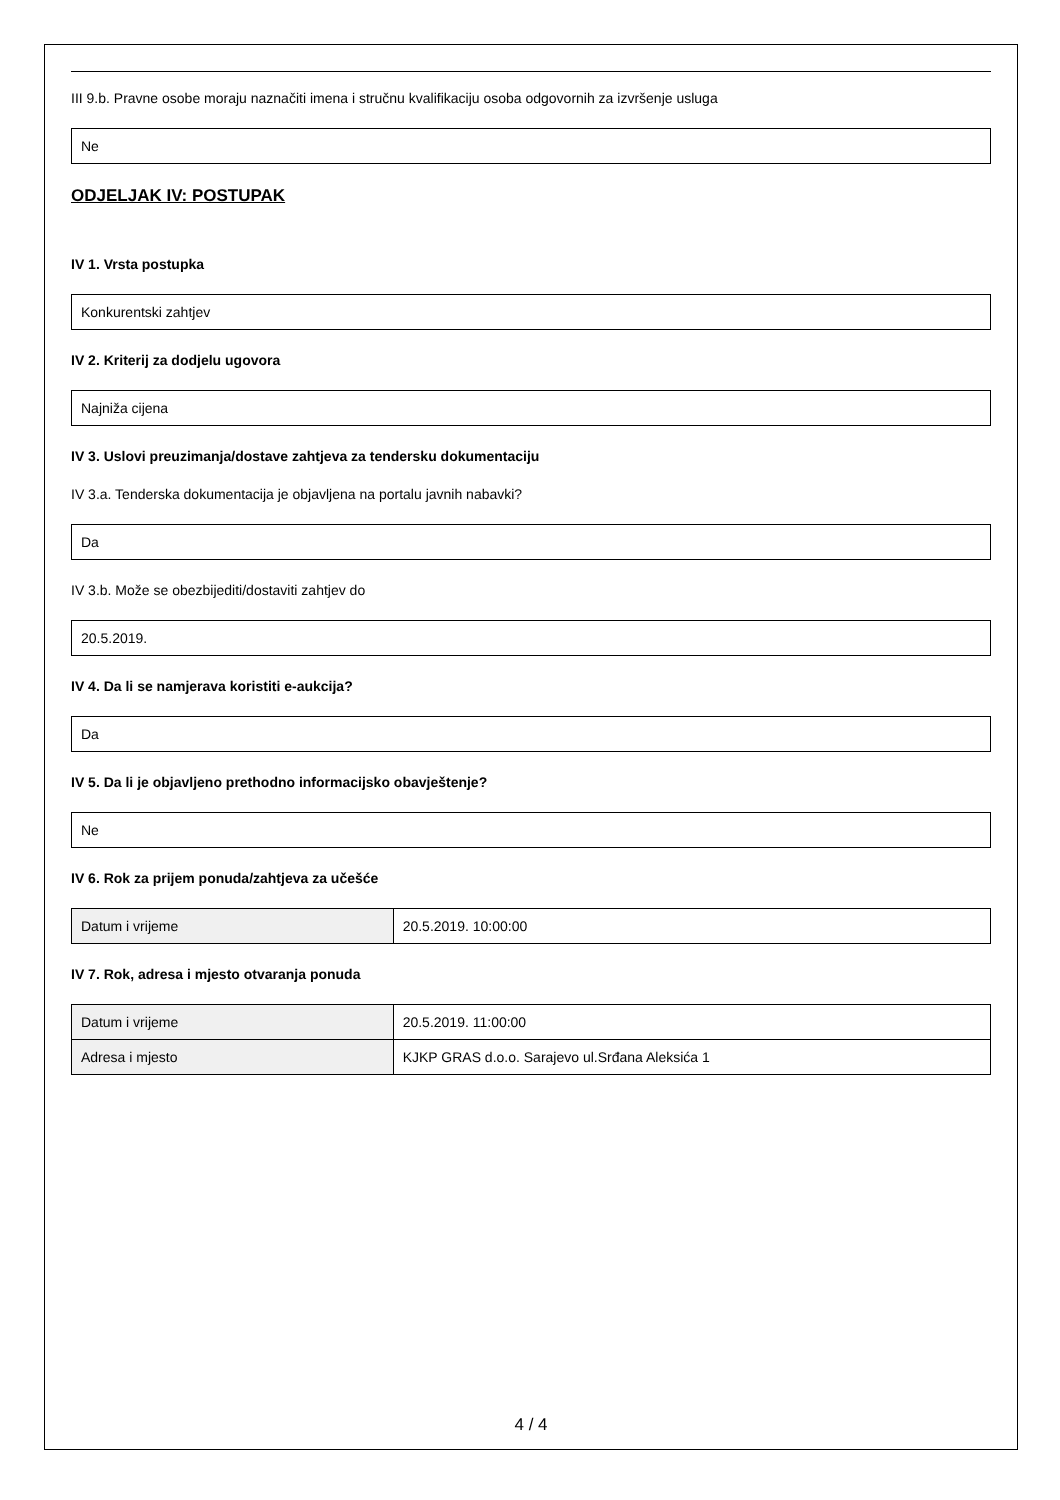III 9.b. Pravne osobe moraju naznačiti imena i stručnu kvalifikaciju osoba odgovornih za izvršenje usluga
Ne
ODJELJAK IV: POSTUPAK
IV 1. Vrsta postupka
Konkurentski zahtjev
IV 2. Kriterij za dodjelu ugovora
Najniža cijena
IV 3. Uslovi preuzimanja/dostave zahtjeva za tendersku dokumentaciju
IV 3.a. Tenderska dokumentacija je objavljena na portalu javnih nabavki?
Da
IV 3.b. Može se obezbijediti/dostaviti zahtjev do
20.5.2019.
IV 4. Da li se namjerava koristiti e-aukcija?
Da
IV 5. Da li je objavljeno prethodno informacijsko obavještenje?
Ne
IV 6. Rok za prijem ponuda/zahtjeva za učešće
| Datum i vrijeme | 20.5.2019. 10:00:00 |
IV 7. Rok, adresa i mjesto otvaranja ponuda
| Datum i vrijeme | 20.5.2019. 11:00:00 |
| Adresa i mjesto | KJKP GRAS d.o.o. Sarajevo ul.Srđana Aleksića 1 |
4 / 4